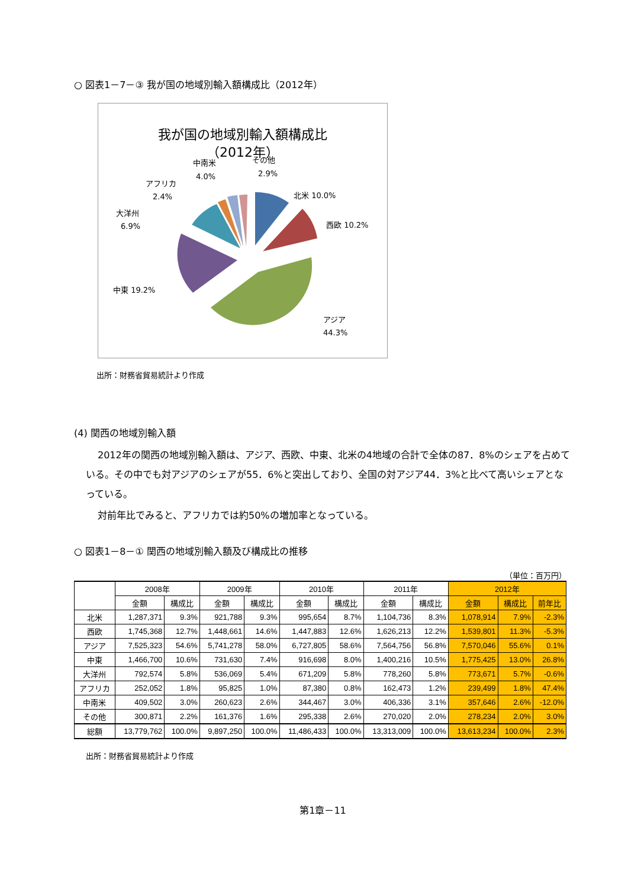○ 図表1－7－③ 我が国の地域別輸入額構成比（2012年）
我が国の地域別輸入額構成比
（2012年）
北米 10.0%
西欧 10.2%
アジア
44.3%
中東 19.2%
大洋州
6.9%
アフリカ
2.4%
中南米
4.0%
その他
2.9%
出所：財務省貿易統計より作成
(4) 関西の地域別輸入額
2012年の関西の地域別輸入額は、アジア、西欧、中東、北米の4地域の合計で全体の87．8%のシェアを占めている。その中でも対アジアのシェアが55．6%と突出しており、全国の対アジア44．3%と比べて高いシェアとなっている。
対前年比でみると、アフリカでは約50%の増加率となっている。
○ 図表1－8－① 関西の地域別輸入額及び構成比の推移
（単位：百万円）
| | 2008年 | | 2009年 | | 2010年 | | 2011年 | | 2012年 | | |
| --- | --- | --- | --- | --- | --- | --- | --- | --- | --- | --- | --- |
| | 金額 | 構成比 | 金額 | 構成比 | 金額 | 構成比 | 金額 | 構成比 | 金額 | 構成比 | 前年比 |
| 北米 | 1,287,371 | 9.3% | 921,788 | 9.3% | 995,654 | 8.7% | 1,104,736 | 8.3% | 1,078,914 | 7.9% | -2.3% |
| 西欧 | 1,745,368 | 12.7% | 1,448,661 | 14.6% | 1,447,883 | 12.6% | 1,626,213 | 12.2% | 1,539,801 | 11.3% | -5.3% |
| アジア | 7,525,323 | 54.6% | 5,741,278 | 58.0% | 6,727,805 | 58.6% | 7,564,756 | 56.8% | 7,570,046 | 55.6% | 0.1% |
| 中東 | 1,466,700 | 10.6% | 731,630 | 7.4% | 916,698 | 8.0% | 1,400,216 | 10.5% | 1,775,425 | 13.0% | 26.8% |
| 大洋州 | 792,574 | 5.8% | 536,069 | 5.4% | 671,209 | 5.8% | 778,260 | 5.8% | 773,671 | 5.7% | -0.6% |
| アフリカ | 252,052 | 1.8% | 95,825 | 1.0% | 87,380 | 0.8% | 162,473 | 1.2% | 239,499 | 1.8% | 47.4% |
| 中南米 | 409,502 | 3.0% | 260,623 | 2.6% | 344,467 | 3.0% | 406,336 | 3.1% | 357,646 | 2.6% | -12.0% |
| その他 | 300,871 | 2.2% | 161,376 | 1.6% | 295,338 | 2.6% | 270,020 | 2.0% | 278,234 | 2.0% | 3.0% |
| 総額 | 13,779,762 | 100.0% | 9,897,250 | 100.0% | 11,486,433 | 100.0% | 13,313,009 | 100.0% | 13,613,234 | 100.0% | 2.3% |
出所：財務省貿易統計より作成
第1章－11